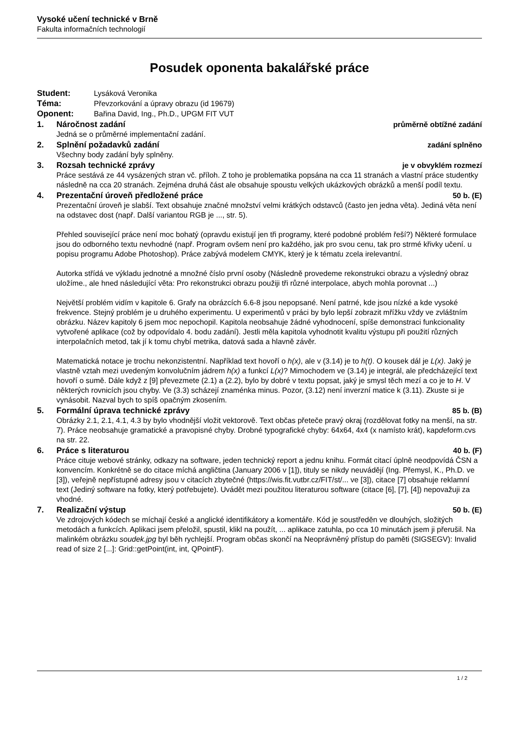Vysoké učení technické v Brně
Fakulta informačních technologií
Posudek oponenta bakalářské práce
Student: Lysáková Veronika
Téma: Převzorkování a úpravy obrazu (id 19679)
Oponent: Bařina David, Ing., Ph.D., UPGM FIT VUT
1. Náročnost zadání průměrně obtížné zadání
Jedná se o průměrné implementační zadání.
2. Splnění požadavků zadání zadání splněno
Všechny body zadání byly splněny.
3. Rozsah technické zprávy je v obvyklém rozmezí
Práce sestává ze 44 vysázených stran vč. příloh. Z toho je problematika popsána na cca 11 stranách a vlastní práce studentky následně na cca 20 stranách. Zejména druhá část ale obsahuje spoustu velkých ukázkových obrázků a menší podíl textu.
4. Prezentační úroveň předložené práce 50 b. (E)
Prezentační úroveň je slabší. Text obsahuje značné množství velmi krátkých odstavců (často jen jedna věta). Jediná věta není na odstavec dost (např. Další variantou RGB je ..., str. 5).
Přehled související práce není moc bohatý (opravdu existují jen tři programy, které podobné problém řeší?) Některé formulace jsou do odborného textu nevhodné (např. Program ovšem není pro každého, jak pro svou cenu, tak pro strmé křivky učení. u popisu programu Adobe Photoshop). Práce zabývá modelem CMYK, který je k tématu zcela irelevantní.
Autorka střídá ve výkladu jednotné a množné číslo první osoby (Následně provedeme rekonstrukci obrazu a výsledný obraz uložíme., ale hned následující věta: Pro rekonstrukci obrazu použiji tři různé interpolace, abych mohla porovnat ...)
Největší problém vidím v kapitole 6. Grafy na obrázcích 6.6-8 jsou nepopsané. Není patrné, kde jsou nízké a kde vysoké frekvence. Stejný problém je u druhého experimentu. U experimentů v práci by bylo lepší zobrazit mřížku vždy ve zvláštním obrázku. Název kapitoly 6 jsem moc nepochopil. Kapitola neobsahuje žádné vyhodnocení, spíše demonstraci funkcionality vytvořené aplikace (což by odpovídalo 4. bodu zadání). Jestli měla kapitola vyhodnotit kvalitu výstupu při použití různých interpolačních metod, tak jí k tomu chybí metrika, datová sada a hlavně závěr.
Matematická notace je trochu nekonzistentní. Například text hovoří o h(x), ale v (3.14) je to h(t). O kousek dál je L(x). Jaký je vlastně vztah mezi uvedeným konvolučním jádrem h(x) a funkcí L(x)? Mimochodem ve (3.14) je integrál, ale předcházející text hovoří o sumě. Dále když z [9] převezmete (2.1) a (2.2), bylo by dobré v textu popsat, jaký je smysl těch mezí a co je to H. V některých rovnicích jsou chyby. Ve (3.3) scházejí znaménka minus. Pozor, (3.12) není inverzní matice k (3.11). Zkuste si je vynásobit. Nazval bych to spíš opačným zkosením.
5. Formální úprava technické zprávy 85 b. (B)
Obrázky 2.1, 2.1, 4.1, 4.3 by bylo vhodnější vložit vektorově. Text občas přeteče pravý okraj (rozdělovat fotky na menší, na str. 7). Práce neobsahuje gramatické a pravopisné chyby. Drobné typografické chyby: 64x64, 4x4 (x namísto krát), kapdeform.cvs na str. 22.
6. Práce s literaturou 40 b. (F)
Práce cituje webové stránky, odkazy na software, jeden technický report a jednu knihu. Formát citací úplně neodpovídá ČSN a konvencím. Konkrétně se do citace míchá angličtina (January 2006 v [1]), tituly se nikdy neuvádějí (Ing. Přemysl, K., Ph.D. ve [3]), veřejně nepřístupné adresy jsou v citacích zbytečné (https://wis.fit.vutbr.cz/FIT/st/... ve [3]), citace [7] obsahuje reklamní text (Jediný software na fotky, který potřebujete). Uvádět mezi použitou literaturou software (citace [6], [7], [4]) nepovažuji za vhodné.
7. Realizační výstup 50 b. (E)
Ve zdrojových kódech se míchají české a anglické identifikátory a komentáře. Kód je soustředěn ve dlouhých, složitých metodách a funkcích. Aplikaci jsem přeložil, spustil, klikl na použít, ... aplikace zatuhla, po cca 10 minutách jsem ji přerušil. Na malinkém obrázku soudek.jpg byl běh rychlejší. Program občas skončí na Neoprávněný přístup do paměti (SIGSEGV): Invalid read of size 2 [...]: Grid::getPoint(int, int, QPointF).
1 / 2